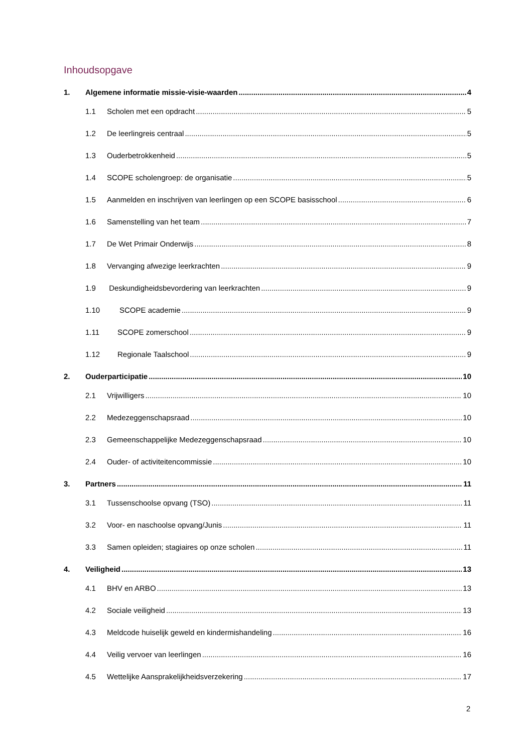Inhoudsopgave
1. Algemene informatie missie-visie-waarden 4
1.1 Scholen met een opdracht 5
1.2 De leerlingreis centraal 5
1.3 Ouderbetrokkenheid 5
1.4 SCOPE scholengroep: de organisatie 5
1.5 Aanmelden en inschrijven van leerlingen op een SCOPE basisschool 6
1.6 Samenstelling van het team 7
1.7 De Wet Primair Onderwijs 8
1.8 Vervanging afwezige leerkrachten 9
1.9 Deskundigheidsbevordering van leerkrachten 9
1.10 SCOPE academie 9
1.11 SCOPE zomerschool 9
1.12 Regionale Taalschool 9
2. Ouderparticipatie 10
2.1 Vrijwilligers 10
2.2 Medezeggenschapsraad 10
2.3 Gemeenschappelijke Medezeggenschapsraad 10
2.4 Ouder- of activiteitencommissie 10
3. Partners 11
3.1 Tussenschoolse opvang (TSO) 11
3.2 Voor- en naschoolse opvang/Junis 11
3.3 Samen opleiden; stagiaires op onze scholen 11
4. Veiligheid 13
4.1 BHV en ARBO 13
4.2 Sociale veiligheid 13
4.3 Meldcode huiselijk geweld en kindermishandeling 16
4.4 Veilig vervoer van leerlingen 16
4.5 Wettelijke Aansprakelijkheidsverzekering 17
2